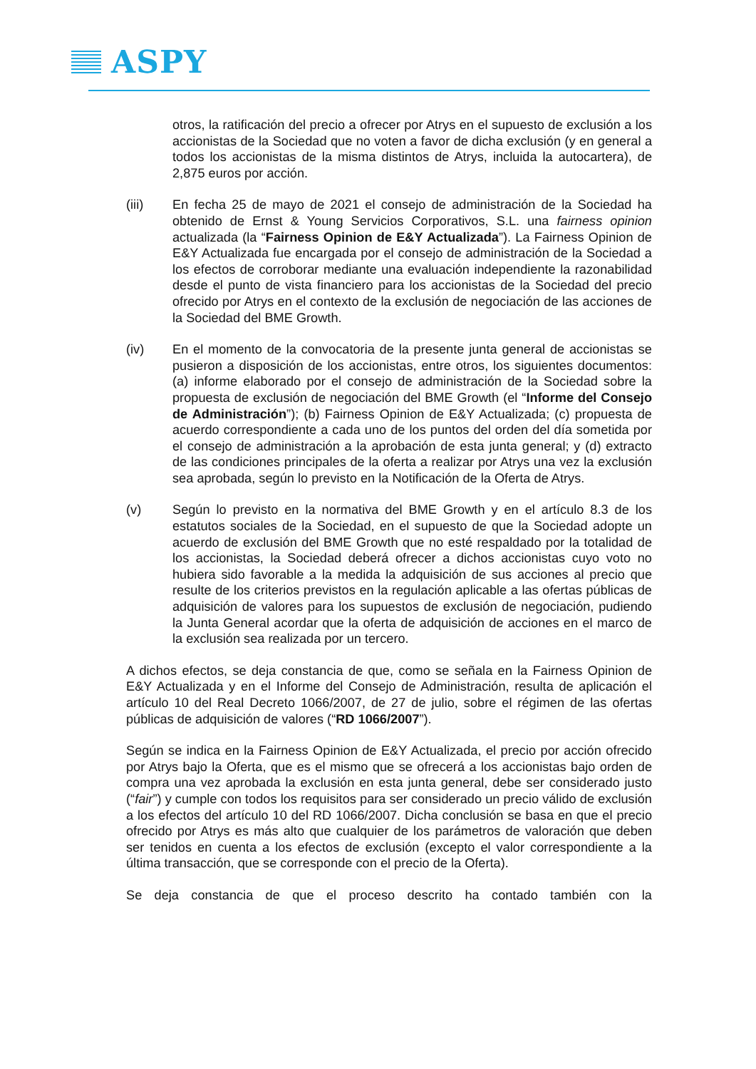ASPY
otros, la ratificación del precio a ofrecer por Atrys en el supuesto de exclusión a los accionistas de la Sociedad que no voten a favor de dicha exclusión (y en general a todos los accionistas de la misma distintos de Atrys, incluida la autocartera), de 2,875 euros por acción.
(iii) En fecha 25 de mayo de 2021 el consejo de administración de la Sociedad ha obtenido de Ernst & Young Servicios Corporativos, S.L. una fairness opinion actualizada (la “Fairness Opinion de E&Y Actualizada”). La Fairness Opinion de E&Y Actualizada fue encargada por el consejo de administración de la Sociedad a los efectos de corroborar mediante una evaluación independiente la razonabilidad desde el punto de vista financiero para los accionistas de la Sociedad del precio ofrecido por Atrys en el contexto de la exclusión de negociación de las acciones de la Sociedad del BME Growth.
(iv) En el momento de la convocatoria de la presente junta general de accionistas se pusieron a disposición de los accionistas, entre otros, los siguientes documentos: (a) informe elaborado por el consejo de administración de la Sociedad sobre la propuesta de exclusión de negociación del BME Growth (el “Informe del Consejo de Administración”); (b) Fairness Opinion de E&Y Actualizada; (c) propuesta de acuerdo correspondiente a cada uno de los puntos del orden del día sometida por el consejo de administración a la aprobación de esta junta general; y (d) extracto de las condiciones principales de la oferta a realizar por Atrys una vez la exclusión sea aprobada, según lo previsto en la Notificación de la Oferta de Atrys.
(v) Según lo previsto en la normativa del BME Growth y en el artículo 8.3 de los estatutos sociales de la Sociedad, en el supuesto de que la Sociedad adopte un acuerdo de exclusión del BME Growth que no esté respaldado por la totalidad de los accionistas, la Sociedad deberá ofrecer a dichos accionistas cuyo voto no hubiera sido favorable a la medida la adquisición de sus acciones al precio que resulte de los criterios previstos en la regulación aplicable a las ofertas públicas de adquisición de valores para los supuestos de exclusión de negociación, pudiendo la Junta General acordar que la oferta de adquisición de acciones en el marco de la exclusión sea realizada por un tercero.
A dichos efectos, se deja constancia de que, como se señala en la Fairness Opinion de E&Y Actualizada y en el Informe del Consejo de Administración, resulta de aplicación el artículo 10 del Real Decreto 1066/2007, de 27 de julio, sobre el régimen de las ofertas públicas de adquisición de valores (“RD 1066/2007”).
Según se indica en la Fairness Opinion de E&Y Actualizada, el precio por acción ofrecido por Atrys bajo la Oferta, que es el mismo que se ofrecerá a los accionistas bajo orden de compra una vez aprobada la exclusión en esta junta general, debe ser considerado justo (“fair”) y cumple con todos los requisitos para ser considerado un precio válido de exclusión a los efectos del artículo 10 del RD 1066/2007. Dicha conclusión se basa en que el precio ofrecido por Atrys es más alto que cualquier de los parámetros de valoración que deben ser tenidos en cuenta a los efectos de exclusión (excepto el valor correspondiente a la última transacción, que se corresponde con el precio de la Oferta).
Se deja constancia de que el proceso descrito ha contado también con la